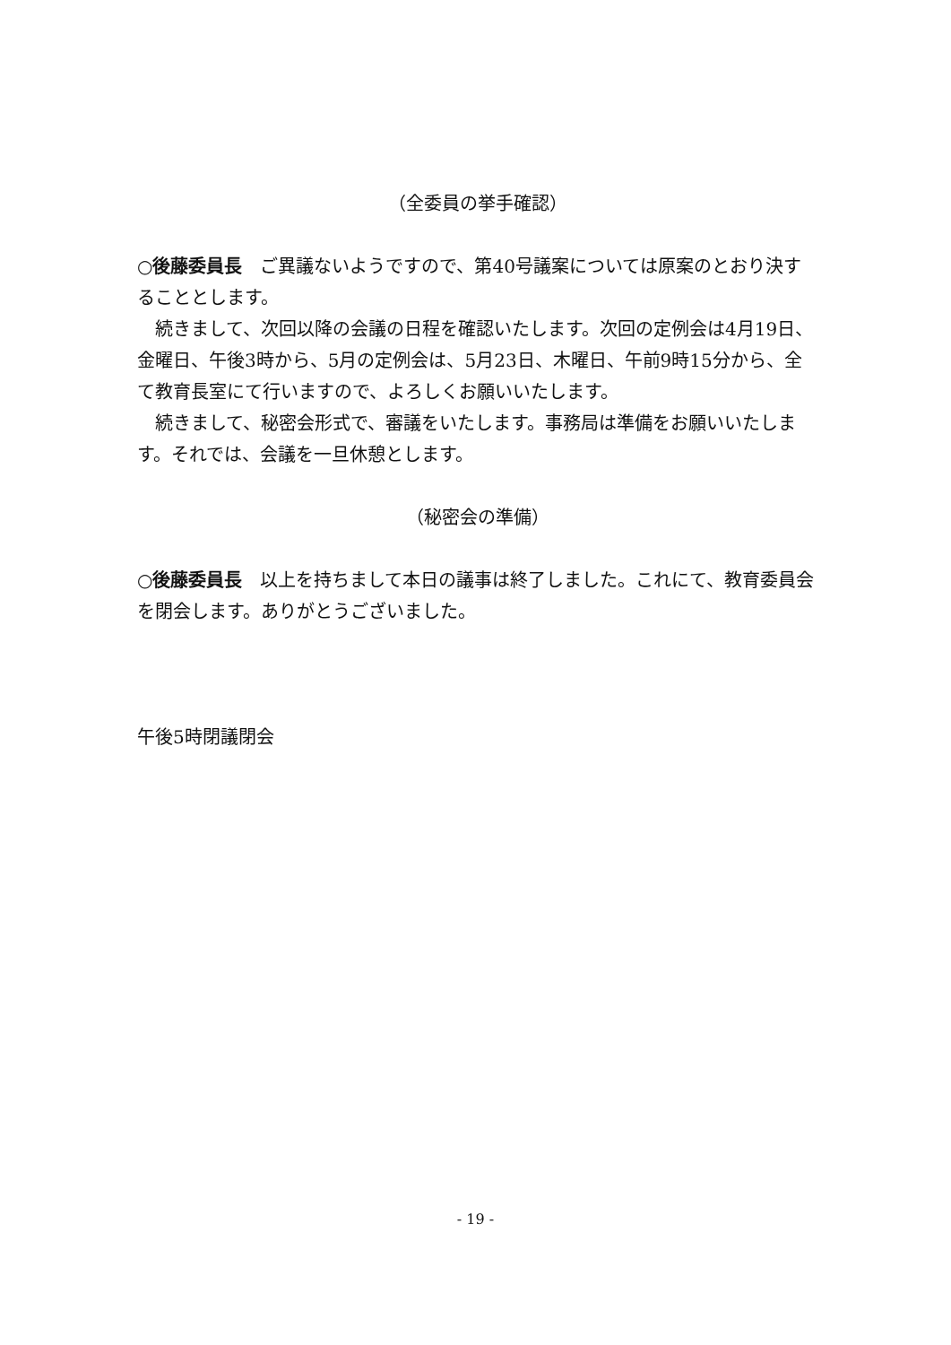（全委員の挙手確認）
○後藤委員長　ご異議ないようですので、第40号議案については原案のとおり決することとします。
　続きまして、次回以降の会議の日程を確認いたします。次回の定例会は4月19日、金曜日、午後3時から、5月の定例会は、5月23日、木曜日、午前9時15分から、全て教育長室にて行いますので、よろしくお願いいたします。
　続きまして、秘密会形式で、審議をいたします。事務局は準備をお願いいたします。それでは、会議を一旦休憩とします。
（秘密会の準備）
○後藤委員長　以上を持ちまして本日の議事は終了しました。これにて、教育委員会を閉会します。ありがとうございました。
午後5時閉議閉会
- 19 -